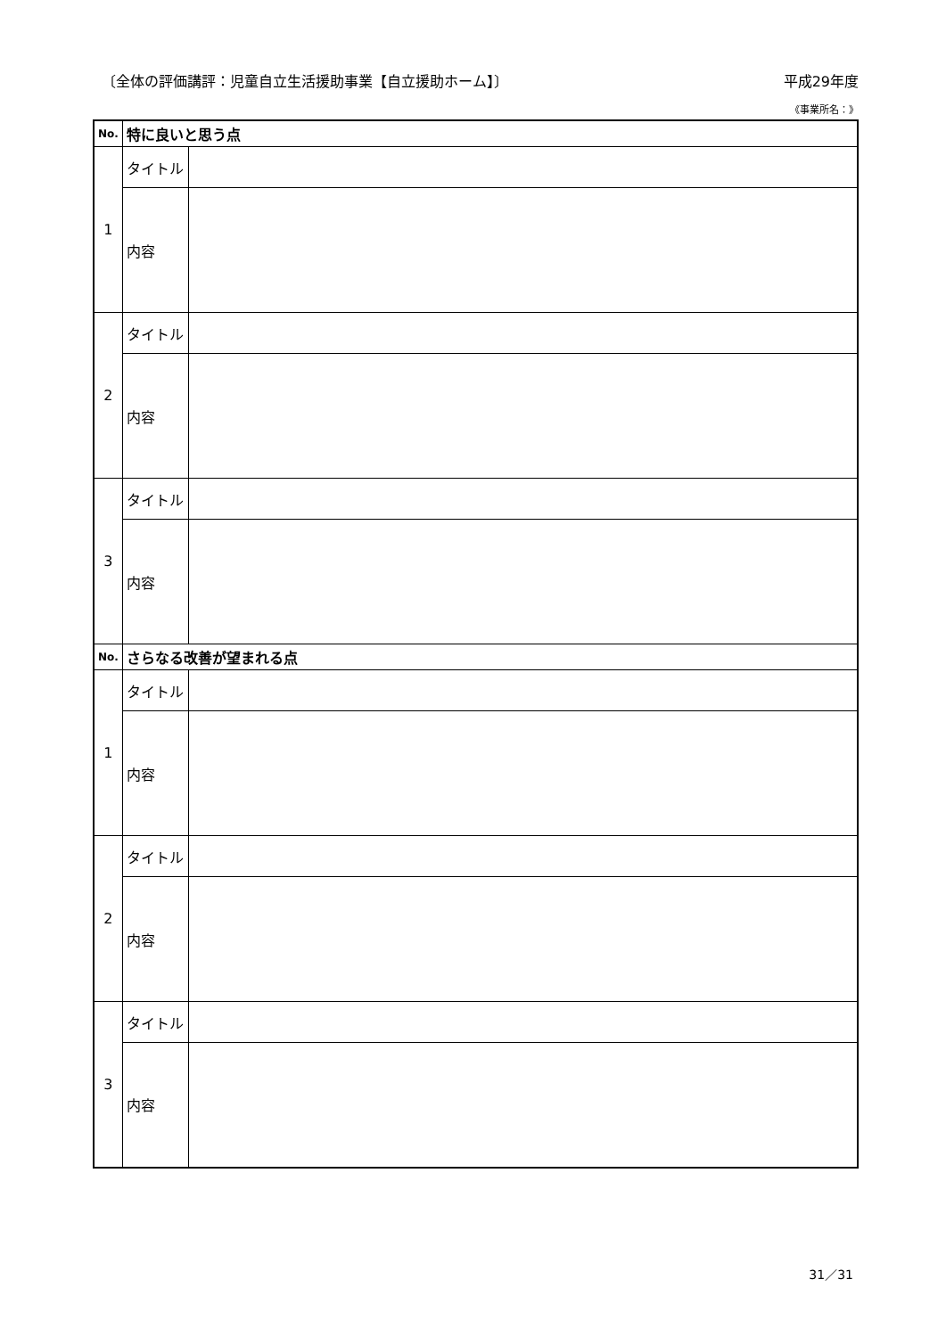〔全体の評価講評：児童自立生活援助事業【自立援助ホーム】〕 平成29年度
《事業所名：》
| No. | 特に良いと思う点 | |
| --- | --- | --- |
| 1 | タイトル | |
| | 内容 | |
| 2 | タイトル | |
| | 内容 | |
| 3 | タイトル | |
| | 内容 | |
| No. | さらなる改善が望まれる点 | |
| 1 | タイトル | |
| | 内容 | |
| 2 | タイトル | |
| | 内容 | |
| 3 | タイトル | |
| | 内容 | |
31／31